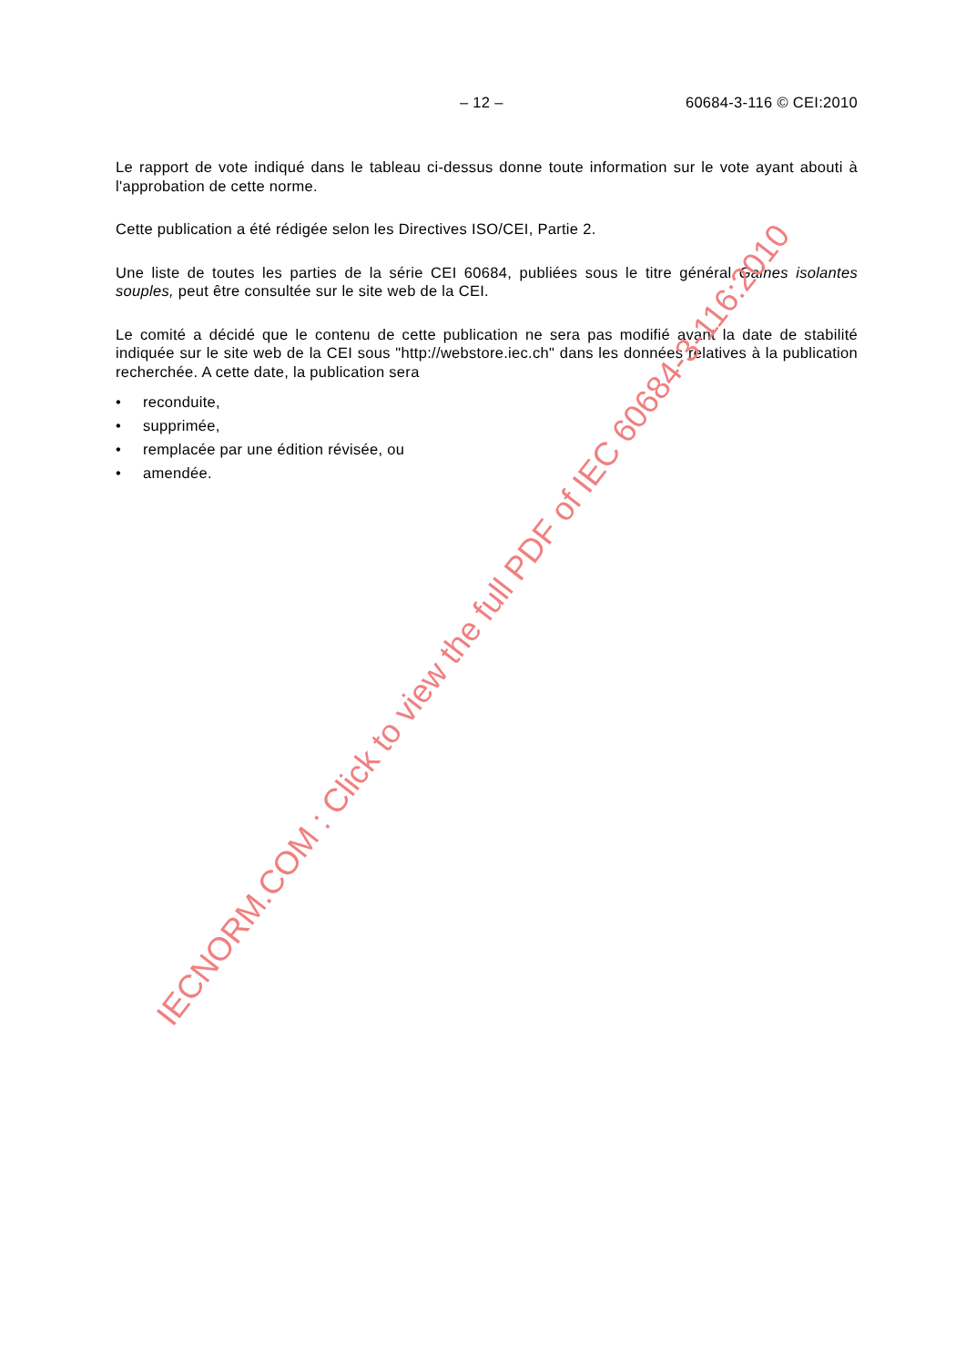– 12 – 60684-3-116 © CEI:2010
Le rapport de vote indiqué dans le tableau ci-dessus donne toute information sur le vote ayant abouti à l'approbation de cette norme.
Cette publication a été rédigée selon les Directives ISO/CEI, Partie 2.
Une liste de toutes les parties de la série CEI 60684, publiées sous le titre général Gaines isolantes souples, peut être consultée sur le site web de la CEI.
Le comité a décidé que le contenu de cette publication ne sera pas modifié avant la date de stabilité indiquée sur le site web de la CEI sous "http://webstore.iec.ch" dans les données relatives à la publication recherchée. A cette date, la publication sera
• reconduite,
• supprimée,
• remplacée par une édition révisée, ou
• amendée.
IECNORM.COM : Click to view the full PDF of IEC 60684-3-116:2010